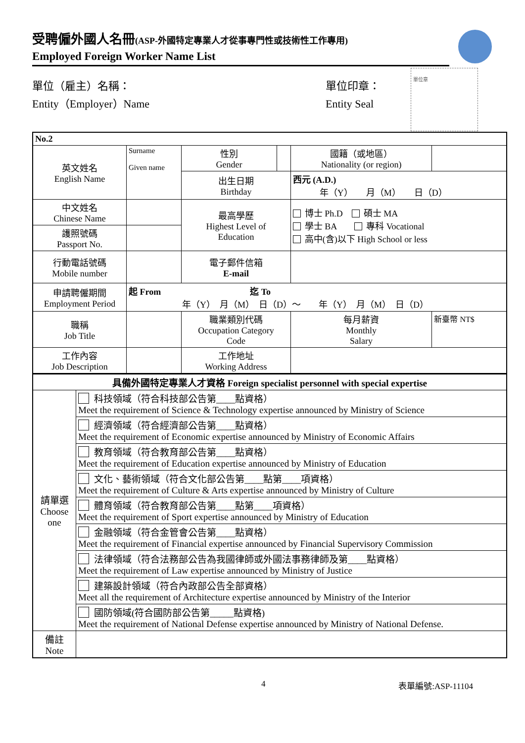受聘僱外國人名冊(ASP-外國特定專業人才從事專門性或技術性工作專用)
Employed Foreign Worker Name List
單位章
單位（雇主）名稱：
Entity（Employer）Name
單位印章：
Entity Seal
| No.2 | | | | | |
| 英文姓名 English Name | Surname Given name | 性別 Gender | | 國籍（或地區） Nationality (or region) | |
| | | 出生日期 Birthday | | 西元 (A.D.) 年（Y） 月（M） 日（D） | |
| 中文姓名 Chinese Name | | 最高學歷 Highest Level of Education | | 博士 Ph.D 碩士 MA 學士 BA 專科 Vocational 高中(含)以下 High School or less | |
| 護照號碼 Passport No. | | | | | |
| 行動電話號碼 Mobile number | | 電子郵件信箱 E-mail | | | |
| 申請聘僱期間 Employment Period | 起 From 迄 To 年（Y） 月（M） 日（D）～ 年（Y） 月（M） 日（D） | | | | |
| 職稱 Job Title | | 職業類別代碼 Occupation Category Code | | 每月薪資 Monthly Salary | 新臺幣 NT$ |
| 工作內容 Job Description | | 工作地址 Working Address | | | |
| 具備外國特定專業人才資格 Foreign specialist personnel with special expertise | |
| 請單選 Choose one | 科技領域（符合科技部公告第____點資格） Meet the requirement of Science & Technology expertise announced by Ministry of Science |
| | 經濟領域（符合經濟部公告第____點資格） Meet the requirement of Economic expertise announced by Ministry of Economic Affairs |
| | 教育領域（符合教育部公告第____點資格） Meet the requirement of Education expertise announced by Ministry of Education |
| | 文化、藝術領域（符合文化部公告第____點第____項資格） Meet the requirement of Culture & Arts expertise announced by Ministry of Culture |
| | 體育領域（符合教育部公告第____點第____項資格） Meet the requirement of Sport expertise announced by Ministry of Education |
| | 金融領域（符合金管會公告第____點資格） Meet the requirement of Financial expertise announced by Financial Supervisory Commission |
| | 法律領域（符合法務部公告為我國律師或外國法事務律師及第____點資格） Meet the requirement of Law expertise announced by Ministry of Justice |
| | 建築設計領域（符合內政部公告全部資格） Meet all the requirement of Architecture expertise announced by Ministry of the Interior |
| | 國防領域(符合國防部公告第_____點資格) Meet the requirement of National Defense expertise announced by Ministry of National Defense. |
| 備註 Note | |
4 表單編號:ASP-11104